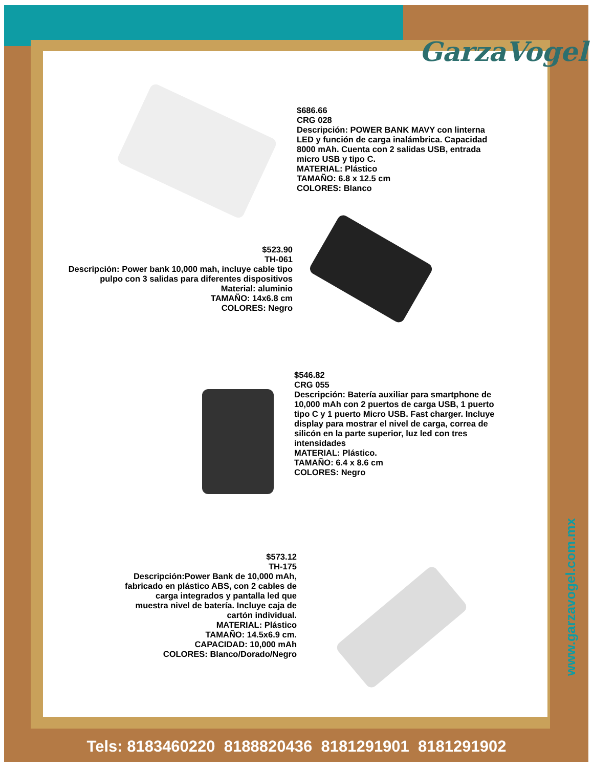GarzaVogel
$686.66
CRG 028
Descripción: POWER BANK MAVY con linterna LED y función de carga inalámbrica. Capacidad 8000 mAh. Cuenta con 2 salidas USB, entrada micro USB y tipo C.
MATERIAL: Plástico
TAMAÑO: 6.8 x 12.5 cm
COLORES: Blanco
$523.90
TH-061
Descripción: Power bank 10,000 mah, incluye cable tipo pulpo con 3 salidas para diferentes dispositivos
Material: aluminio
TAMAÑO: 14x6.8 cm
COLORES: Negro
$546.82
CRG 055
Descripción: Batería auxiliar para smartphone de 10,000 mAh con 2 puertos de carga USB, 1 puerto tipo C y 1 puerto Micro USB. Fast charger. Incluye display para mostrar el nivel de carga, correa de silicón en la parte superior, luz led con tres intensidades
MATERIAL: Plástico.
TAMAÑO: 6.4 x 8.6 cm
COLORES: Negro
$573.12
TH-175
Descripción:Power Bank de 10,000 mAh, fabricado en plástico ABS, con 2 cables de carga integrados y pantalla led que muestra nivel de batería. Incluye caja de cartón individual.
MATERIAL: Plástico
TAMAÑO: 14.5x6.9 cm.
CAPACIDAD: 10,000 mAh
COLORES: Blanco/Dorado/Negro
www.garzavogel.com.mx
Tels: 8183460220 8188820436 8181291901 8181291902